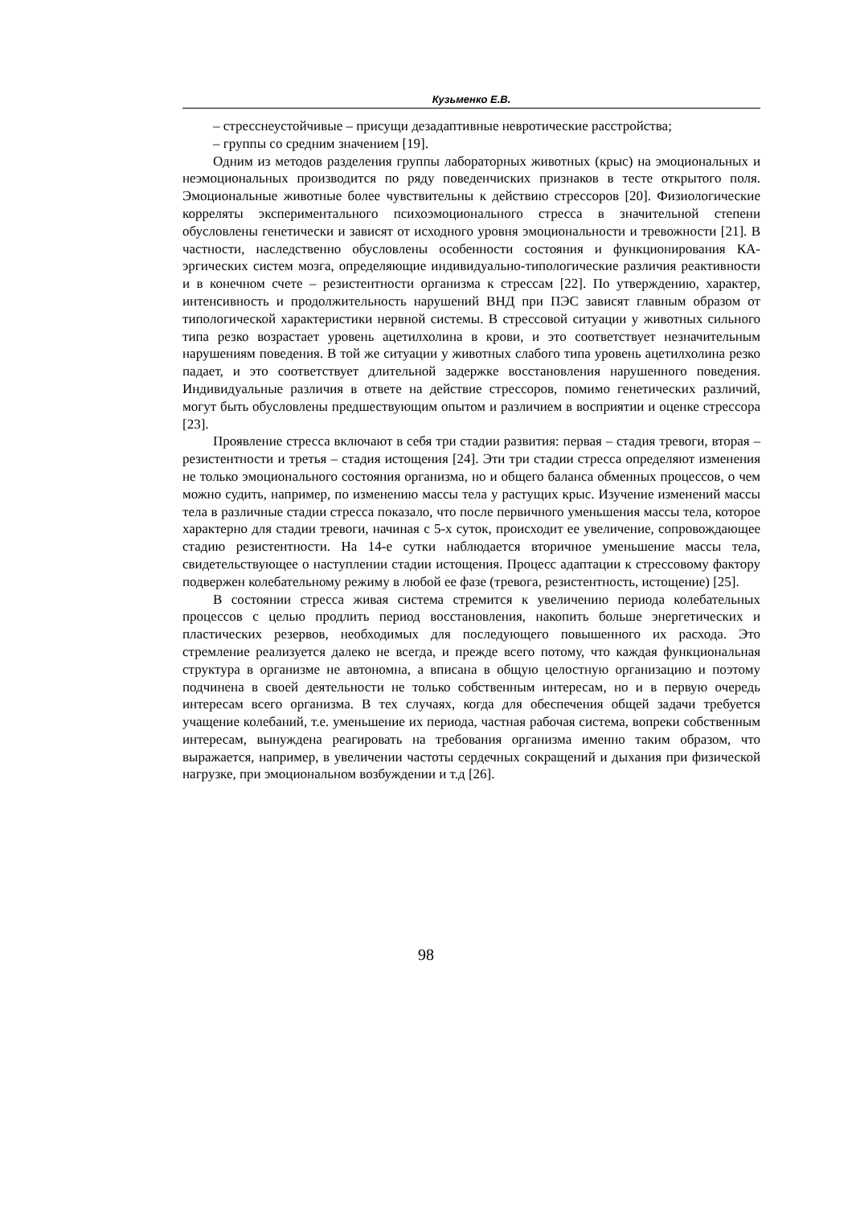Кузьменко Е.В.
– стресснеустойчивые – присущи дезадаптивные невротические расстройства;
– группы со средним значением [19].
Одним из методов разделения группы лабораторных животных (крыс) на эмоциональных и неэмоциональных производится по ряду поведенчиских признаков в тесте открытого поля. Эмоциональные животные более чувствительны к действию стрессоров [20]. Физиологические корреляты экспериментального психоэмоционального стресса в значительной степени обусловлены генетически и зависят от исходного уровня эмоциональности и тревожности [21]. В частности, наследственно обусловлены особенности состояния и функционирования КА-эргических систем мозга, определяющие индивидуально-типологические различия реактивности и в конечном счете – резистентности организма к стрессам [22]. По утверждению, характер, интенсивность и продолжительность нарушений ВНД при ПЭС зависят главным образом от типологической характеристики нервной системы. В стрессовой ситуации у животных сильного типа резко возрастает уровень ацетилхолина в крови, и это соответствует незначительным нарушениям поведения. В той же ситуации у животных слабого типа уровень ацетилхолина резко падает, и это соответствует длительной задержке восстановления нарушенного поведения. Индивидуальные различия в ответе на действие стрессоров, помимо генетических различий, могут быть обусловлены предшествующим опытом и различием в восприятии и оценке стрессора [23].
Проявление стресса включают в себя три стадии развития: первая – стадия тревоги, вторая – резистентности и третья – стадия истощения [24]. Эти три стадии стресса определяют изменения не только эмоционального состояния организма, но и общего баланса обменных процессов, о чем можно судить, например, по изменению массы тела у растущих крыс. Изучение изменений массы тела в различные стадии стресса показало, что после первичного уменьшения массы тела, которое характерно для стадии тревоги, начиная с 5-х суток, происходит ее увеличение, сопровождающее стадию резистентности. На 14-е сутки наблюдается вторичное уменьшение массы тела, свидетельствующее о наступлении стадии истощения. Процесс адаптации к стрессовому фактору подвержен колебательному режиму в любой ее фазе (тревога, резистентность, истощение) [25].
В состоянии стресса живая система стремится к увеличению периода колебательных процессов с целью продлить период восстановления, накопить больше энергетических и пластических резервов, необходимых для последующего повышенного их расхода. Это стремление реализуется далеко не всегда, и прежде всего потому, что каждая функциональная структура в организме не автономна, а вписана в общую целостную организацию и поэтому подчинена в своей деятельности не только собственным интересам, но и в первую очередь интересам всего организма. В тех случаях, когда для обеспечения общей задачи требуется учащение колебаний, т.е. уменьшение их периода, частная рабочая система, вопреки собственным интересам, вынуждена реагировать на требования организма именно таким образом, что выражается, например, в увеличении частоты сердечных сокращений и дыхания при физической нагрузке, при эмоциональном возбуждении и т.д [26].
98